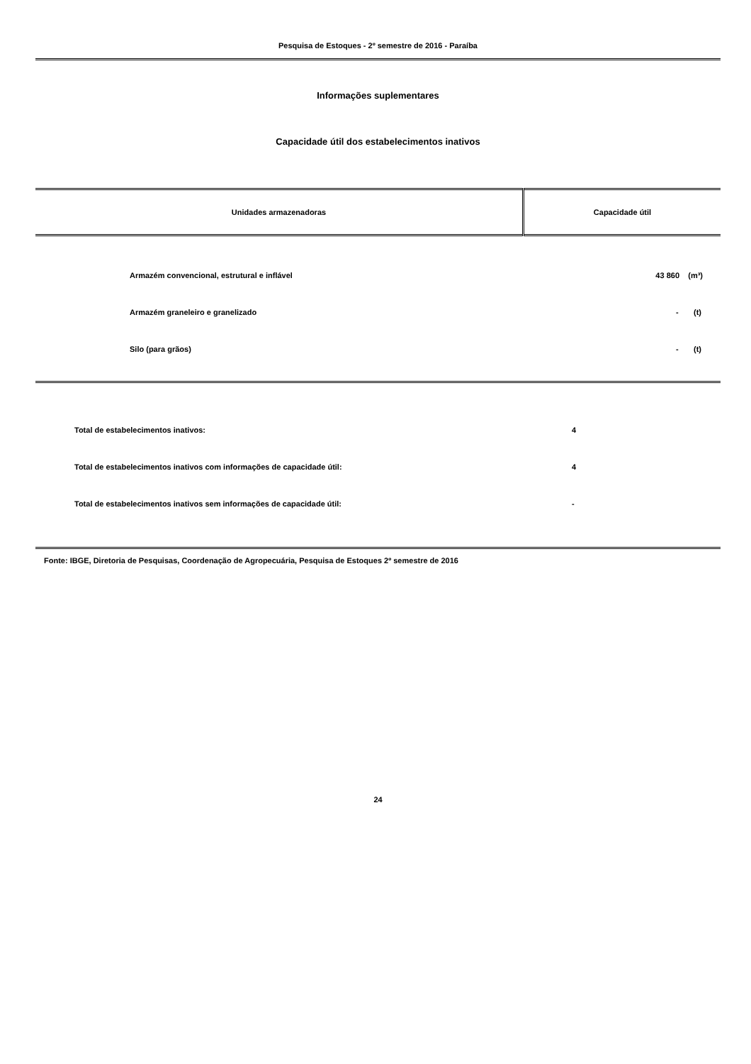Pesquisa de Estoques - 2º semestre de 2016 - Paraíba
Informações suplementares
Capacidade útil dos estabelecimentos inativos
| Unidades armazenadoras | Capacidade útil |
| --- | --- |
| Armazém convencional, estrutural e inflável | 43 860 (m³) |
| Armazém graneleiro e granelizado | - (t) |
| Silo (para grãos) | - (t) |
| Total de estabelecimentos inativos: | 4 |
| Total de estabelecimentos inativos com informações de capacidade útil: | 4 |
| Total de estabelecimentos inativos sem informações de capacidade útil: | - |
Fonte: IBGE, Diretoria de Pesquisas, Coordenação de Agropecuária, Pesquisa de Estoques 2º semestre de 2016
24